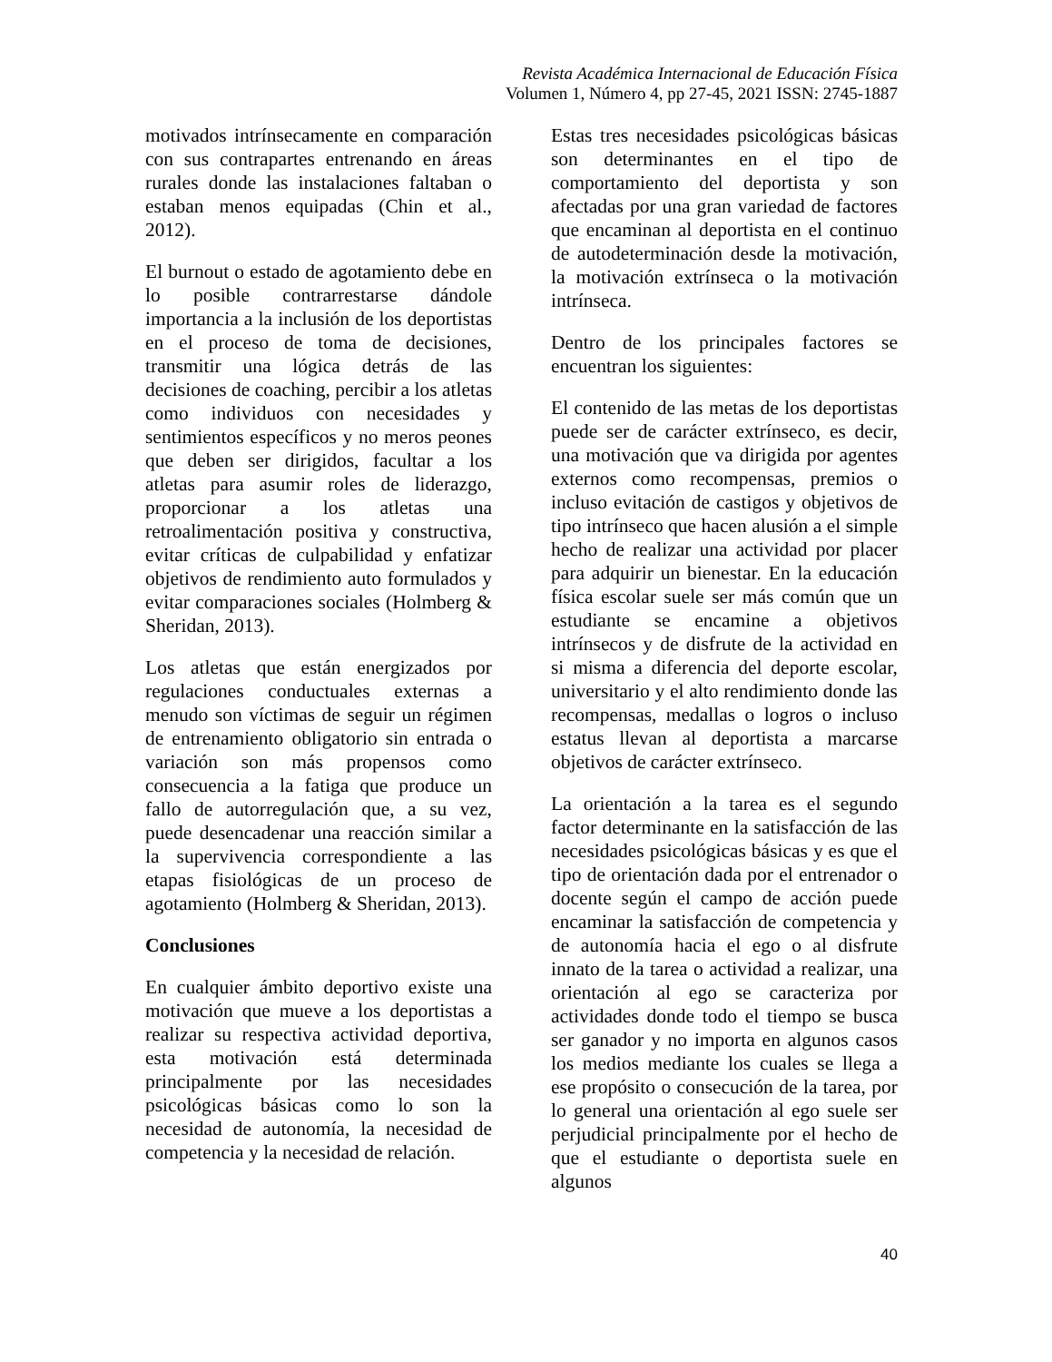Revista Académica Internacional de Educación Física
Volumen 1, Número 4, pp 27-45, 2021 ISSN: 2745-1887
motivados intrínsecamente en comparación con sus contrapartes entrenando en áreas rurales donde las instalaciones faltaban o estaban menos equipadas (Chin et al., 2012).
El burnout o estado de agotamiento debe en lo posible contrarrestarse dándole importancia a la inclusión de los deportistas en el proceso de toma de decisiones, transmitir una lógica detrás de las decisiones de coaching, percibir a los atletas como individuos con necesidades y sentimientos específicos y no meros peones que deben ser dirigidos, facultar a los atletas para asumir roles de liderazgo, proporcionar a los atletas una retroalimentación positiva y constructiva, evitar críticas de culpabilidad y enfatizar objetivos de rendimiento auto formulados y evitar comparaciones sociales (Holmberg & Sheridan, 2013).
Los atletas que están energizados por regulaciones conductuales externas a menudo son víctimas de seguir un régimen de entrenamiento obligatorio sin entrada o variación son más propensos como consecuencia a la fatiga que produce un fallo de autorregulación que, a su vez, puede desencadenar una reacción similar a la supervivencia correspondiente a las etapas fisiológicas de un proceso de agotamiento (Holmberg & Sheridan, 2013).
Conclusiones
En cualquier ámbito deportivo existe una motivación que mueve a los deportistas a realizar su respectiva actividad deportiva, esta motivación está determinada principalmente por las necesidades psicológicas básicas como lo son la necesidad de autonomía, la necesidad de competencia y la necesidad de relación.
Estas tres necesidades psicológicas básicas son determinantes en el tipo de comportamiento del deportista y son afectadas por una gran variedad de factores que encaminan al deportista en el continuo de autodeterminación desde la motivación, la motivación extrínseca o la motivación intrínseca.
Dentro de los principales factores se encuentran los siguientes:
El contenido de las metas de los deportistas puede ser de carácter extrínseco, es decir, una motivación que va dirigida por agentes externos como recompensas, premios o incluso evitación de castigos y objetivos de tipo intrínseco que hacen alusión a el simple hecho de realizar una actividad por placer para adquirir un bienestar. En la educación física escolar suele ser más común que un estudiante se encamine a objetivos intrínsecos y de disfrute de la actividad en si misma a diferencia del deporte escolar, universitario y el alto rendimiento donde las recompensas, medallas o logros o incluso estatus llevan al deportista a marcarse objetivos de carácter extrínseco.
La orientación a la tarea es el segundo factor determinante en la satisfacción de las necesidades psicológicas básicas y es que el tipo de orientación dada por el entrenador o docente según el campo de acción puede encaminar la satisfacción de competencia y de autonomía hacia el ego o al disfrute innato de la tarea o actividad a realizar, una orientación al ego se caracteriza por actividades donde todo el tiempo se busca ser ganador y no importa en algunos casos los medios mediante los cuales se llega a ese propósito o consecución de la tarea, por lo general una orientación al ego suele ser perjudicial principalmente por el hecho de que el estudiante o deportista suele en algunos
40